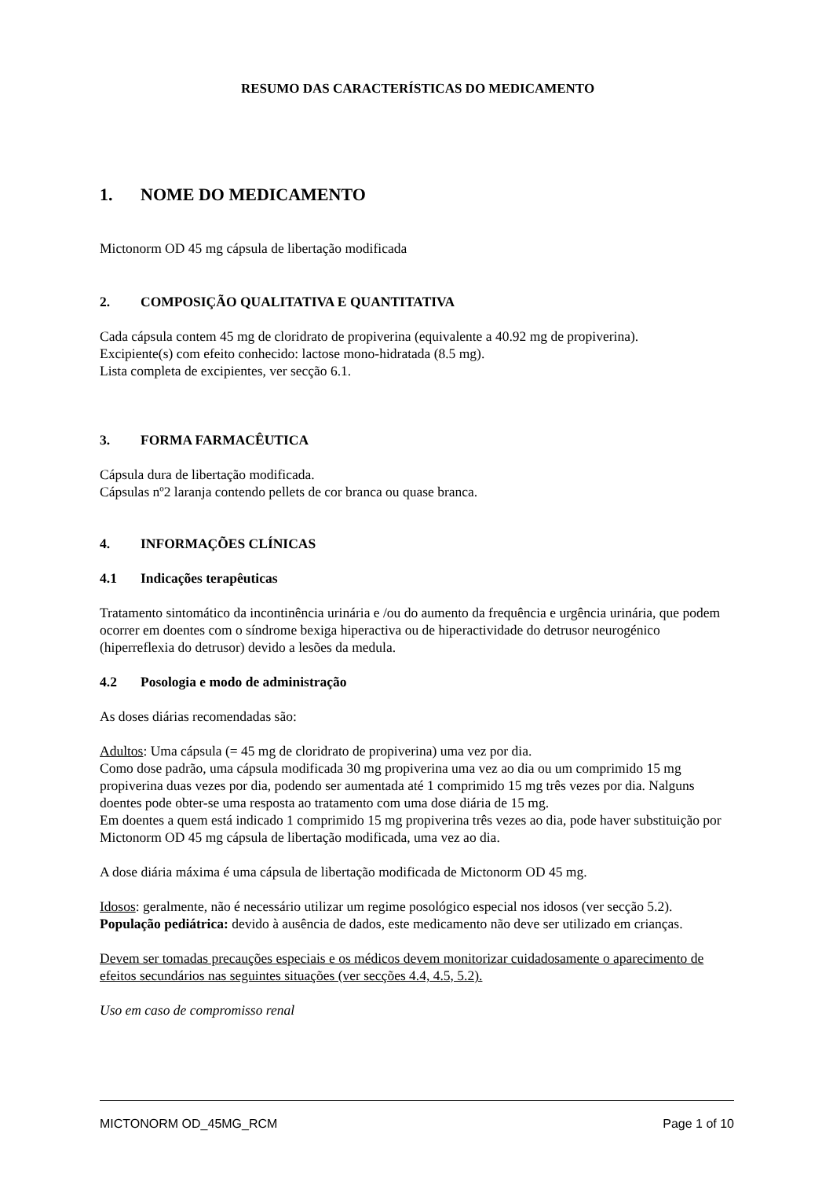RESUMO DAS CARACTERÍSTICAS DO MEDICAMENTO
1. NOME DO MEDICAMENTO
Mictonorm OD 45 mg cápsula de libertação modificada
2. COMPOSIÇÃO QUALITATIVA E QUANTITATIVA
Cada cápsula contem 45 mg de cloridrato de propiverina (equivalente a 40.92 mg de propiverina).
Excipiente(s) com efeito conhecido: lactose mono-hidratada (8.5 mg).
Lista completa de excipientes, ver secção 6.1.
3. FORMA FARMACÊUTICA
Cápsula dura de libertação modificada.
Cápsulas nº2 laranja contendo pellets de cor branca ou quase branca.
4. INFORMAÇÕES CLÍNICAS
4.1 Indicações terapêuticas
Tratamento sintomático da incontinência urinária e /ou do aumento da frequência e urgência urinária, que podem ocorrer em doentes com o síndrome bexiga hiperactiva ou de hiperactividade do detrusor neurogénico (hiperreflexia do detrusor) devido a lesões da medula.
4.2 Posologia e modo de administração
As doses diárias recomendadas são:
Adultos: Uma cápsula (= 45 mg de cloridrato de propiverina) uma vez por dia.
Como dose padrão, uma cápsula modificada 30 mg propiverina uma vez ao dia ou um comprimido 15 mg propiverina duas vezes por dia, podendo ser aumentada até 1 comprimido 15 mg três vezes por dia. Nalguns doentes pode obter-se uma resposta ao tratamento com uma dose diária de 15 mg.
Em doentes a quem está indicado 1 comprimido 15 mg propiverina três vezes ao dia, pode haver substituição por Mictonorm OD 45 mg cápsula de libertação modificada, uma vez ao dia.
A dose diária máxima é uma cápsula de libertação modificada de Mictonorm OD 45 mg.
Idosos: geralmente, não é necessário utilizar um regime posológico especial nos idosos (ver secção 5.2).
População pediátrica: devido à ausência de dados, este medicamento não deve ser utilizado em crianças.
Devem ser tomadas precauções especiais e os médicos devem monitorizar cuidadosamente o aparecimento de efeitos secundários nas seguintes situações (ver secções 4.4, 4.5, 5.2).
Uso em caso de compromisso renal
MICTONORM OD_45MG_RCM Page 1 of 10